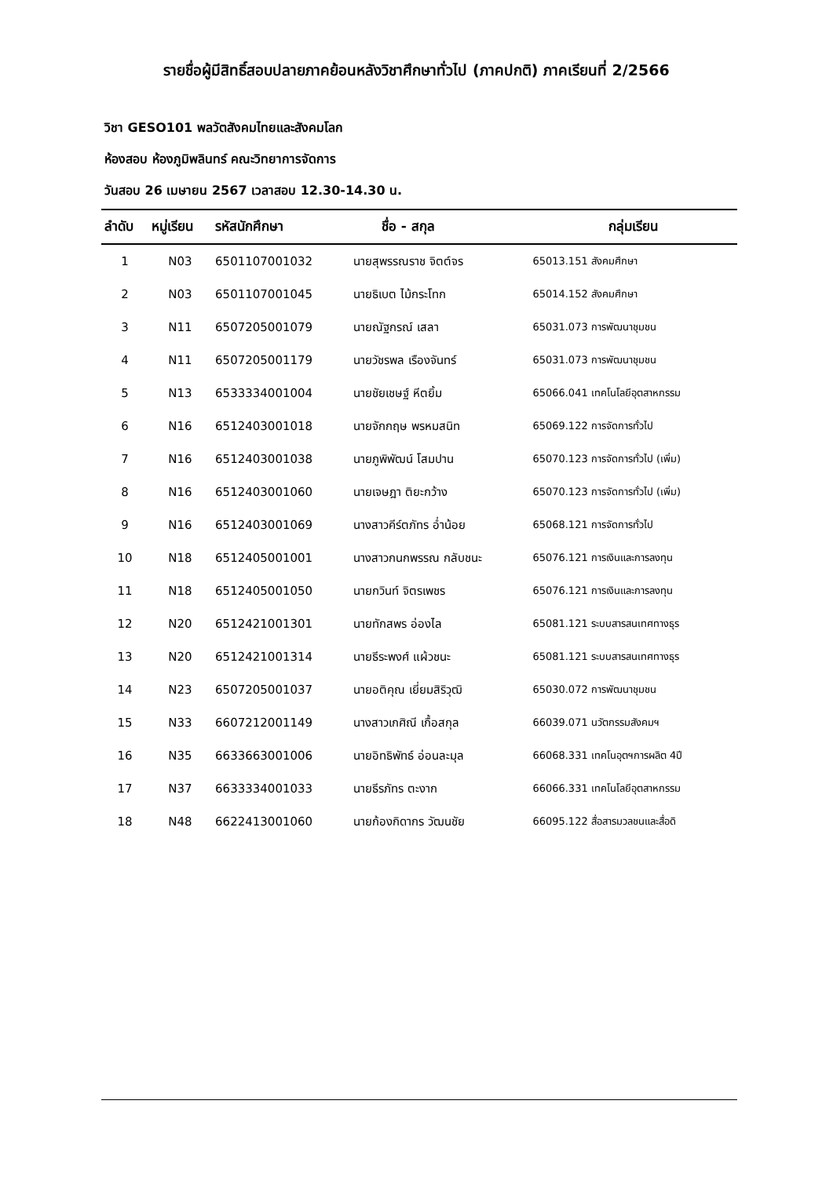รายชื่อผู้มีสิทธิ์สอบปลายภาคย้อนหลังวิชาศึกษาทั่วไป (ภาคปกติ) ภาคเรียนที่ 2/2566
วิชา GESO101 พลวัตสังคมไทยและสังคมโลก
ห้องสอบ ห้องภูมิพลินทร์ คณะวิทยาการจัดการ
วันสอบ 26 เมษายน 2567 เวลาสอบ 12.30-14.30 น.
| ลำดับ | หมู่เรียน | รหัสนักศึกษา | ชื่อ - สกุล | กลุ่มเรียน |
| --- | --- | --- | --- | --- |
| 1 | N03 | 6501107001032 | นายสุพรรณราช จิตต์จร | 65013.151 สังคมศึกษา |
| 2 | N03 | 6501107001045 | นายธิเบต ไม้กระโทก | 65014.152 สังคมศึกษา |
| 3 | N11 | 6507205001079 | นายณัฐกรณ์ เสลา | 65031.073 การพัฒนาชุมชน |
| 4 | N11 | 6507205001179 | นายวัชรพล เรืองจันทร์ | 65031.073 การพัฒนาชุมชน |
| 5 | N13 | 6533334001004 | นายชัยเชษฐ์ หีตยิ้ม | 65066.041 เทคโนโลยีอุตสาหกรรม |
| 6 | N16 | 6512403001018 | นายจักกฤษ พรหมสนิท | 65069.122 การจัดการทั่วไป |
| 7 | N16 | 6512403001038 | นายภูพิพัฒน์ โสมปาน | 65070.123 การจัดการทั่วไป (เพิ่ม) |
| 8 | N16 | 6512403001060 | นายเจษฎา ติยะกว้าง | 65070.123 การจัดการทั่วไป (เพิ่ม) |
| 9 | N16 | 6512403001069 | นางสาวคีร์ตภัทร อ่ำน้อย | 65068.121 การจัดการทั่วไป |
| 10 | N18 | 6512405001001 | นางสาวกนกพรรณ กลับชนะ | 65076.121 การเงินและการลงทุน |
| 11 | N18 | 6512405001050 | นายกวินท์ จิตรเพชร | 65076.121 การเงินและการลงทุน |
| 12 | N20 | 6512421001301 | นายทักสพร อ่องไล | 65081.121 ระบบสารสนเทศทางธุร |
| 13 | N20 | 6512421001314 | นายธีระพงศ์ แผ้วชนะ | 65081.121 ระบบสารสนเทศทางธุร |
| 14 | N23 | 6507205001037 | นายอติคุณ เยี่ยมสิริวุฒิ | 65030.072 การพัฒนาชุมชน |
| 15 | N33 | 6607212001149 | นางสาวเกศิณี เกื้อสกุล | 66039.071 นวัตกรรมสังคมฯ |
| 16 | N35 | 6633663001006 | นายอิทธิพัทธ์ อ่อนละมุล | 66068.331 เทคโนอุตฯการผลิต 4ปี |
| 17 | N37 | 6633334001033 | นายธีรภัทร ตะงาก | 66066.331 เทคโนโลยีอุตสาหกรรม |
| 18 | N48 | 6622413001060 | นายก้องกิดากร วัฒนชัย | 66095.122 สื่อสารมวลชนและสื่อดิ |